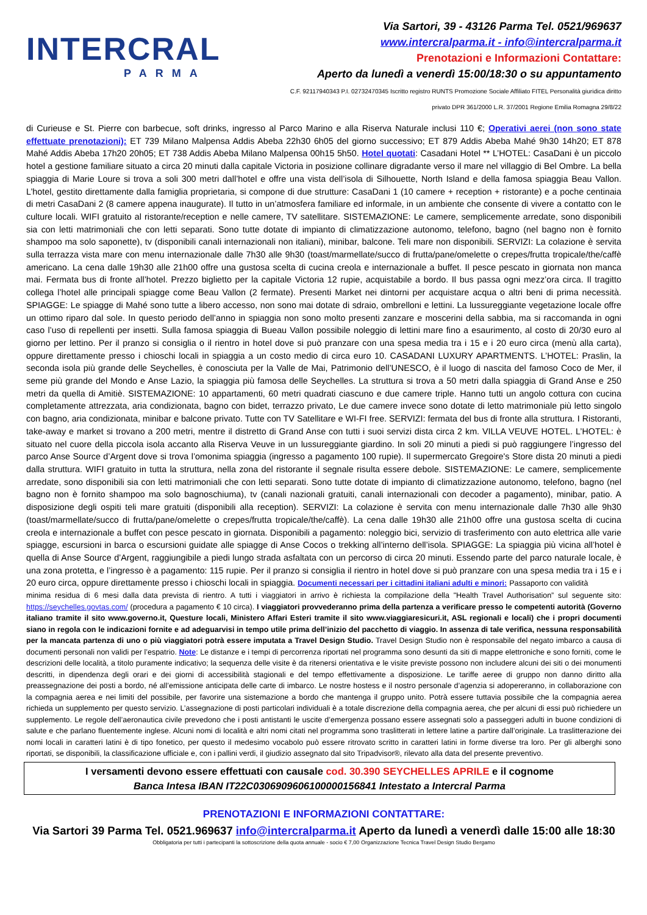INTERCRAL
PARMA
Via Sartori, 39 - 43126 Parma Tel. 0521/969637
www.intercralparma.it - info@intercralparma.it
Prenotazioni e Informazioni Contattare:
Aperto da lunedì a venerdì 15:00/18:30 o su appuntamento
C.F. 92117940343 P.I. 02732470345 Iscritto registro RUNTS Promozione Sociale Affiliato FITEL Personalità giuridica diritto
privato DPR 361/2000 L.R. 37/2001 Regione Emilia Romagna 29/8/22
di Curieuse e St. Pierre con barbecue, soft drinks, ingresso al Parco Marino e alla Riserva Naturale inclusi 110 €; Operativi aerei (non sono state effettuate prenotazioni): ET 739 Milano Malpensa Addis Abeba 22h30 6h05 del giorno successivo; ET 879 Addis Abeba Mahé 9h30 14h20; ET 878 Mahé Addis Abeba 17h20 20h05; ET 738 Addis Abeba Milano Malpensa 00h15 5h50. Hotel quotati: Casadani Hotel ** L’HOTEL: CasaDani è un piccolo hotel a gestione familiare situato a circa 20 minuti dalla capitale Victoria in posizione collinare digradante verso il mare nel villaggio di Bel Ombre. La bella spiaggia di Marie Loure si trova a soli 300 metri dall’hotel e offre una vista dell’isola di Silhouette, North Island e della famosa spiaggia Beau Vallon. L’hotel, gestito direttamente dalla famiglia proprietaria, si compone di due strutture: CasaDani 1 (10 camere + reception + ristorante) e a poche centinaia di metri CasaDani 2 (8 camere appena inaugurate). Il tutto in un’atmosfera familiare ed informale, in un ambiente che consente di vivere a contatto con le culture locali. WIFI gratuito al ristorante/reception e nelle camere, TV satellitare. SISTEMAZIONE: Le camere, semplicemente arredate, sono disponibili sia con letti matrimoniali che con letti separati. Sono tutte dotate di impianto di climatizzazione autonomo, telefono, bagno (nel bagno non è fornito shampoo ma solo saponette), tv (disponibili canali internazionali non italiani), minibar, balcone. Teli mare non disponibili. SERVIZI: La colazione è servita sulla terrazza vista mare con menu internazionale dalle 7h30 alle 9h30 (toast/marmellate/succo di frutta/pane/omelette o crepes/frutta tropicale/the/caffè americano. La cena dalle 19h30 alle 21h00 offre una gustosa scelta di cucina creola e internazionale a buffet. Il pesce pescato in giornata non manca mai. Fermata bus di fronte all’hotel. Prezzo biglietto per la capitale Victoria 12 rupie, acquistabile a bordo. Il bus passa ogni mezz’ora circa. Il tragitto collega l’hotel alle principali spiagge come Beau Vallon (2 fermate). Presenti Market nei dintorni per acquistare acqua o altri beni di prima necessità. SPIAGGE: Le spiagge di Mahé sono tutte a libero accesso, non sono mai dotate di sdraio, ombrelloni e lettini. La lussureggiante vegetazione locale offre un ottimo riparo dal sole. In questo periodo dell’anno in spiaggia non sono molto presenti zanzare e moscerini della sabbia, ma si raccomanda in ogni caso l’uso di repellenti per insetti. Sulla famosa spiaggia di Bueau Vallon possibile noleggio di lettini mare fino a esaurimento, al costo di 20/30 euro al giorno per lettino. Per il pranzo si consiglia o il rientro in hotel dove si può pranzare con una spesa media tra i 15 e i 20 euro circa (menù alla carta), oppure direttamente presso i chioschi locali in spiaggia a un costo medio di circa euro 10. CASADANI LUXURY APARTMENTS. L’HOTEL: Praslin, la seconda isola più grande delle Seychelles, è conosciuta per la Valle de Mai, Patrimonio dell’UNESCO, è il luogo di nascita del famoso Coco de Mer, il seme più grande del Mondo e Anse Lazio, la spiaggia più famosa delle Seychelles. La struttura si trova a 50 metri dalla spiaggia di Grand Anse e 250 metri da quella di Amitiè. SISTEMAZIONE: 10 appartamenti, 60 metri quadrati ciascuno e due camere triple. Hanno tutti un angolo cottura con cucina completamente attrezzata, aria condizionata, bagno con bidet, terrazzo privato, Le due camere invece sono dotate di letto matrimoniale più letto singolo con bagno, aria condizionata, minibar e balcone privato. Tutte con TV Satellitare e WI-FI free. SERVIZI: fermata del bus di fronte alla struttura. I Ristoranti, take-away e market si trovano a 200 metri, mentre il distretto di Grand Anse con tutti i suoi servizi dista circa 2 km. VILLA VEUVE HOTEL. L’HOTEL: è situato nel cuore della piccola isola accanto alla Riserva Veuve in un lussureggiante giardino. In soli 20 minuti a piedi si può raggiungere l’ingresso del parco Anse Source d’Argent dove si trova l’omonima spiaggia (ingresso a pagamento 100 rupie). Il supermercato Gregoire's Store dista 20 minuti a piedi dalla struttura. WIFI gratuito in tutta la struttura, nella zona del ristorante il segnale risulta essere debole. SISTEMAZIONE: Le camere, semplicemente arredate, sono disponibili sia con letti matrimoniali che con letti separati. Sono tutte dotate di impianto di climatizzazione autonomo, telefono, bagno (nel bagno non è fornito shampoo ma solo bagnoschiuma), tv (canali nazionali gratuiti, canali internazionali con decoder a pagamento), minibar, patio. A disposizione degli ospiti teli mare gratuiti (disponibili alla reception). SERVIZI: La colazione è servita con menu internazionale dalle 7h30 alle 9h30 (toast/marmellate/succo di frutta/pane/omelette o crepes/frutta tropicale/the/caffè). La cena dalle 19h30 alle 21h00 offre una gustosa scelta di cucina creola e internazionale a buffet con pesce pescato in giornata. Disponibili a pagamento: noleggio bici, servizio di trasferimento con auto elettrica alle varie spiagge, escursioni in barca o escursioni guidate alle spiagge di Anse Cocos o trekking all’interno dell’isola. SPIAGGE: La spiaggia più vicina all’hotel è quella di Anse Source d’Argent, raggiungibile a piedi lungo strada asfaltata con un percorso di circa 20 minuti. Essendo parte del parco naturale locale, è una zona protetta, e l’ingresso è a pagamento: 115 rupie. Per il pranzo si consiglia il rientro in hotel dove si può pranzare con una spesa media tra i 15 e i 20 euro circa, oppure direttamente presso i chioschi locali in spiaggia. Documenti necessari per i cittadini italiani adulti e minori: Passaporto con validità
minima residua di 6 mesi dalla data prevista di rientro. A tutti i viaggiatori in arrivo è richiesta la compilazione della "Health Travel Authorisation” sul seguente sito: https://seychelles.govtas.com/ (procedura a pagamento € 10 circa). I viaggiatori provvederanno prima della partenza a verificare presso le competenti autorità (Governo italiano tramite il sito www.governo.it, Questure locali, Ministero Affari Esteri tramite il sito www.viaggiaresicuri.it, ASL regionali e locali) che i propri documenti siano in regola con le indicazioni fornite e ad adeguarvisi in tempo utile prima dell’inizio del pacchetto di viaggio. In assenza di tale verifica, nessuna responsabilità per la mancata partenza di uno o più viaggiatori potrà essere imputata a Travel Design Studio. Travel Design Studio non è responsabile del negato imbarco a causa di documenti personali non validi per l’espatrio. Note: Le distanze e i tempi di percorrenza riportati nel programma sono desunti da siti di mappe elettroniche e sono forniti, come le descrizioni delle località, a titolo puramente indicativo; la sequenza delle visite è da ritenersi orientativa e le visite previste possono non includere alcuni dei siti o dei monumenti descritti, in dipendenza degli orari e dei giorni di accessibilità stagionali e del tempo effettivamente a disposizione. Le tariffe aeree di gruppo non danno diritto alla preassegnazione dei posti a bordo, né all’emissione anticipata delle carte di imbarco. Le nostre hostess e il nostro personale d’agenzia si adopereranno, in collaborazione con la compagnia aerea e nei limiti del possibile, per favorire una sistemazione a bordo che mantenga il gruppo unito. Potrà essere tuttavia possibile che la compagnia aerea richieda un supplemento per questo servizio. L’assegnazione di posti particolari individuali è a totale discrezione della compagnia aerea, che per alcuni di essi può richiedere un supplemento. Le regole dell’aeronautica civile prevedono che i posti antistanti le uscite d’emergenza possano essere assegnati solo a passeggeri adulti in buone condizioni di salute e che parlano fluentemente inglese. Alcuni nomi di località e altri nomi citati nel programma sono traslitterati in lettere latine a partire dall’originale. La traslitterazione dei nomi locali in caratteri latini è di tipo fonetico, per questo il medesimo vocabolo può essere ritrovato scritto in caratteri latini in forme diverse tra loro. Per gli alberghi sono riportati, se disponibili, la classificazione ufficiale e, con i pallini verdi, il giudizio assegnato dal sito Tripadvisor®, rilevato alla data del presente preventivo.
I versamenti devono essere effettuati con causale cod. 30.390 SEYCHELLES APRILE e il cognome
Banca Intesa IBAN IT22C0306909606100000156841 Intestato a Intercral Parma
PRENOTAZIONI E INFORMAZIONI CONTATTARE:
Via Sartori 39 Parma Tel. 0521.969637 info@intercralparma.it Aperto da lunedì a venerdì dalle 15:00 alle 18:30
Obbligatoria per tutti i partecipanti la sottoscrizione della quota annuale - socio € 7,00 Organizzazione Tecnica Travel Design Studio Bergamo